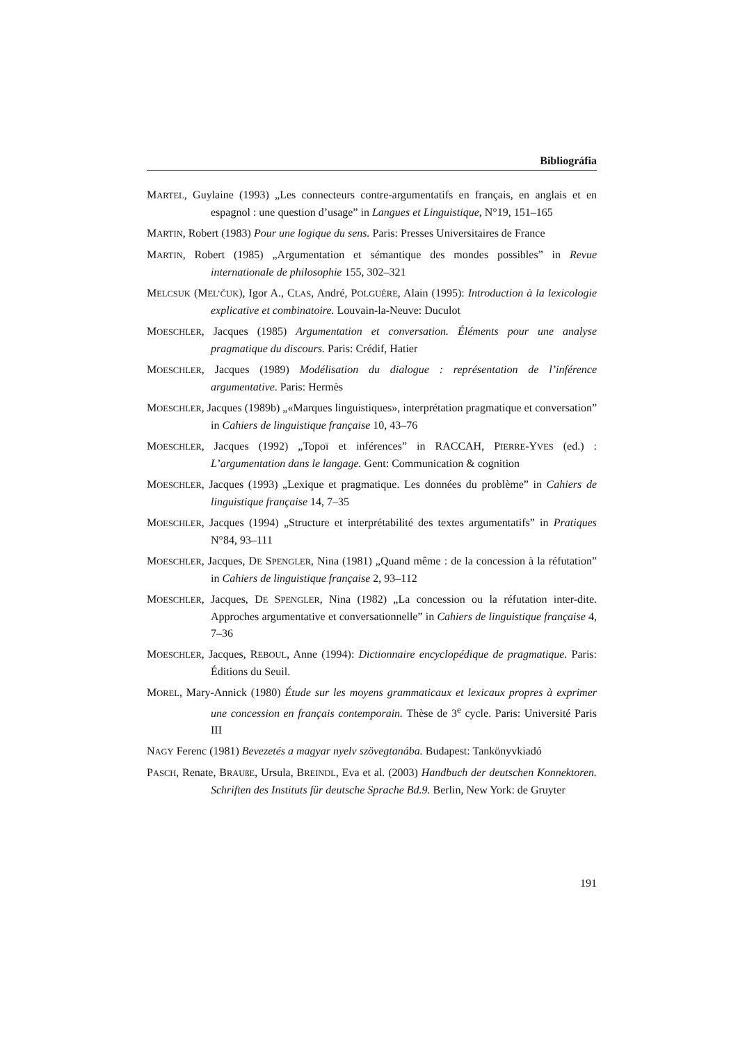Bibliográfia
MARTEL, Guylaine (1993) „Les connecteurs contre-argumentatifs en français, en anglais et en espagnol : une question d’usage” in Langues et Linguistique, N°19, 151–165
MARTIN, Robert (1983) Pour une logique du sens. Paris: Presses Universitaires de France
MARTIN, Robert (1985) „Argumentation et sémantique des mondes possibles” in Revue internationale de philosophie 155, 302–321
MELCSUK (MEL’ČUK), Igor A., CLAS, André, POLGUÈRE, Alain (1995): Introduction à la lexicologie explicative et combinatoire. Louvain-la-Neuve: Duculot
MOESCHLER, Jacques (1985) Argumentation et conversation. Éléments pour une analyse pragmatique du discours. Paris: Crédif, Hatier
MOESCHLER, Jacques (1989) Modélisation du dialogue : représentation de l’inférence argumentative. Paris: Hermès
MOESCHLER, Jacques (1989b) „«Marques linguistiques», interprétation pragmatique et conversation” in Cahiers de linguistique française 10, 43–76
MOESCHLER, Jacques (1992) „Topoï et inférences” in RACCAH, PIERRE-YVES (ed.) : L’argumentation dans le langage. Gent: Communication & cognition
MOESCHLER, Jacques (1993) „Lexique et pragmatique. Les données du problème” in Cahiers de linguistique française 14, 7–35
MOESCHLER, Jacques (1994) „Structure et interprétabilité des textes argumentatifs” in Pratiques N°84, 93–111
MOESCHLER, Jacques, DE SPENGLER, Nina (1981) „Quand même : de la concession à la réfutation” in Cahiers de linguistique française 2, 93–112
MOESCHLER, Jacques, DE SPENGLER, Nina (1982) „La concession ou la réfutation inter-dite. Approches argumentative et conversationnelle” in Cahiers de linguistique française 4, 7–36
MOESCHLER, Jacques, REBOUL, Anne (1994): Dictionnaire encyclopédique de pragmatique. Paris: Éditions du Seuil.
MOREL, Mary-Annick (1980) Étude sur les moyens grammaticaux et lexicaux propres à exprimer une concession en français contemporain. Thèse de 3<sup>e</sup> cycle. Paris: Université Paris III
NAGY Ferenc (1981) Bevezetés a magyar nyelv szövegtanába. Budapest: Tankönyvkiadó
PASCH, Renate, BRAUßE, Ursula, BREINDL, Eva et al. (2003) Handbuch der deutschen Konnektoren. Schriften des Instituts für deutsche Sprache Bd.9. Berlin, New York: de Gruyter
191